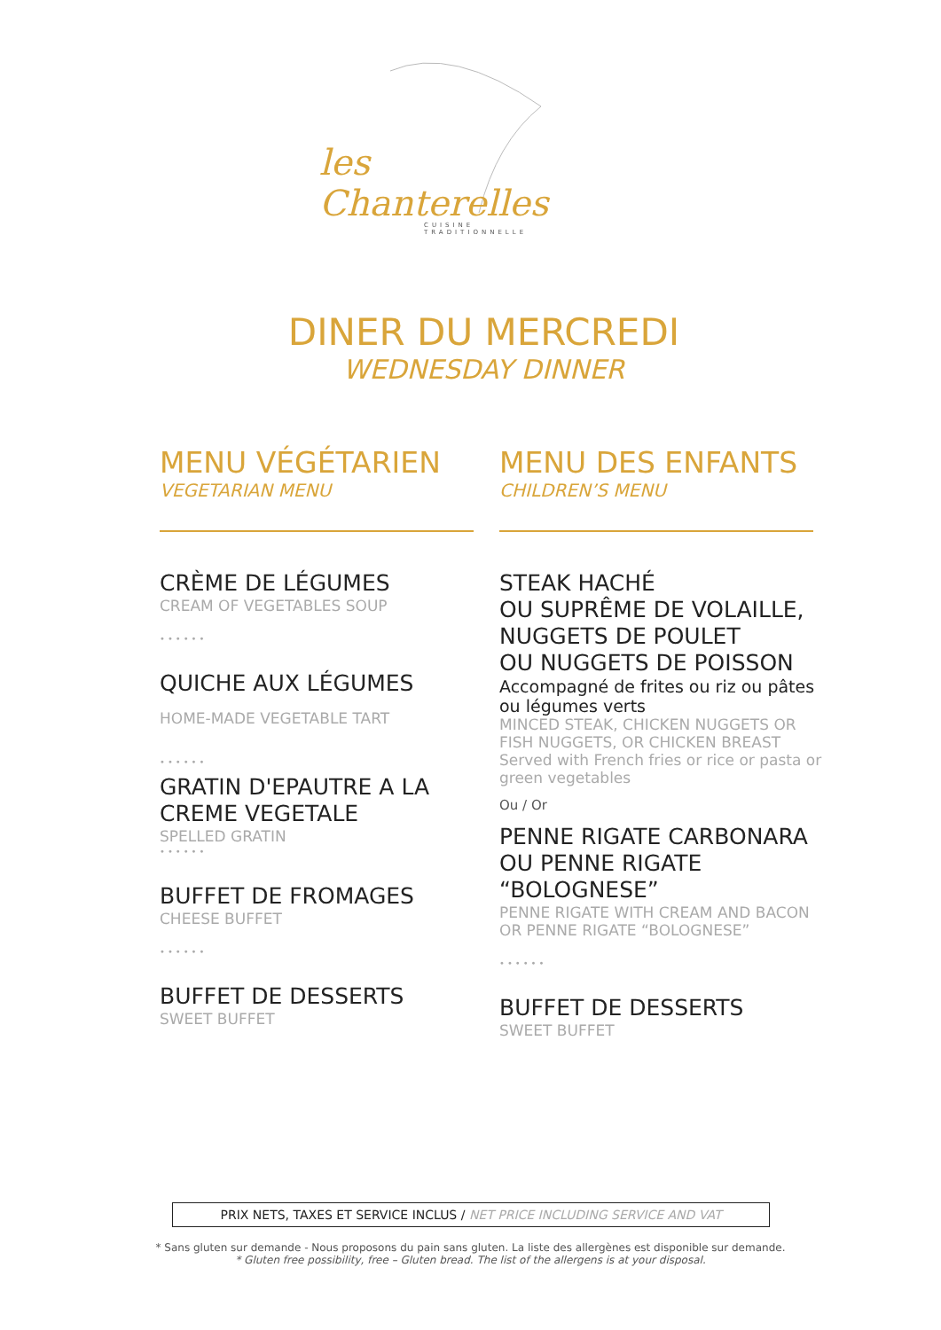les Chanterelles
CUISINE TRADITIONNELLE
DINER DU MERCREDI
WEDNESDAY DINNER
MENU VÉGÉTARIEN
VEGETARIAN MENU
CRÈME DE LÉGUMES
CREAM OF VEGETABLES SOUP
••••••
QUICHE AUX LÉGUMES
HOME-MADE VEGETABLE TART
••••••
GRATIN D'EPAUTRE A LA CREME VEGETALE
SPELLED GRATIN
••••••
BUFFET DE FROMAGES
CHEESE BUFFET
••••••
BUFFET DE DESSERTS
SWEET BUFFET
MENU DES ENFANTS
CHILDREN’S MENU
STEAK HACHÉ
OU SUPRÊME DE VOLAILLE,
NUGGETS DE POULET
OU NUGGETS DE POISSON
Accompagné de frites ou riz ou pâtes ou légumes verts
MINCED STEAK, CHICKEN NUGGETS OR FISH NUGGETS, OR CHICKEN BREAST
Served with French fries or rice or pasta or green vegetables
Ou / Or
PENNE RIGATE CARBONARA
OU PENNE RIGATE “BOLOGNESE”
PENNE RIGATE WITH CREAM AND BACON OR PENNE RIGATE “BOLOGNESE”
••••••
BUFFET DE DESSERTS
SWEET BUFFET
PRIX NETS, TAXES ET SERVICE INCLUS / NET PRICE INCLUDING SERVICE AND VAT
* Sans gluten sur demande - Nous proposons du pain sans gluten. La liste des allergènes est disponible sur demande.
* Gluten free possibility, free – Gluten bread. The list of the allergens is at your disposal.